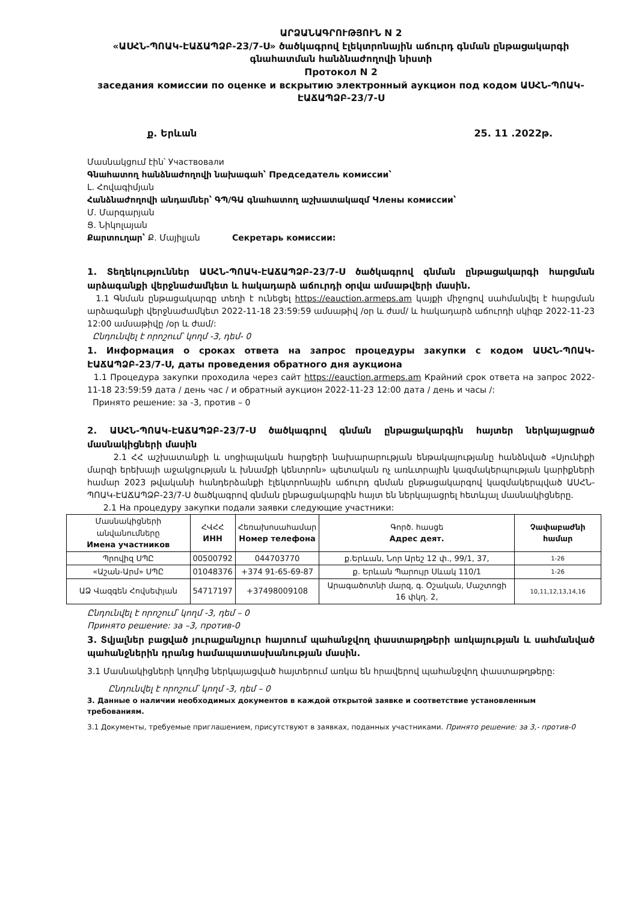ԱՐՁԱՆԱԳՐՈՒԹՅՈՒՆ N 2
«ԱՍՀՆ-ՊՈԱԿ-ԷԱՃԱՊՁԲ-23/7-Ս» ծածկագրով էլեկտրոնային աճուրդ գնման ընթացակարգի գնահատման հանձնաժողովի նիստի
Протокол N 2
заседания комиссии по оценке и вскрытию электронный аукцион под кодом ԱՍՀՆ-ՊՈԱԿ-ԷԱՃԱՊՁԲ-23/7-Ս
ք. Երևան 25. 11 .2022թ.
Մասնակցում էին՝ Участвовали
Գնահատող հանձնաժողովի նախագահ՝ Председатель комиссии՝
Լ. Հովագիմյան
Հանձնաժողովի անդամներ՝ ԳՊ/ԳԱ գնահատող աշխատակազմ Члены комиссии՝
Մ. Մարգարյան
Ց. Նիկոլայան
Քարտուղար՝ Ք. Մայիլյան Секретарь комиссии:
1. Տեղեկություններ ԱՍՀՆ-ՊՈԱԿ-ԷԱՃԱՊՁԲ-23/7-Ս ծածկագրով գնման ընթացակարգի հարցման արձագանքի վերջնաժամկետ և հակադարձ աճուրդի օրվա ամսաթվերի մասին.
1.1 Գնման ընթացակարգը տեղի է ունեցել https://eauction.armeps.am կայքի միջոցով սահմանվել է հարցման արձագանքի վերջնաժամկետ 2022-11-18 23:59:59 ամսաթիվ /օր և ժամ/ և հակադարձ աճուրդի սկիզբ 2022-11-23 12:00 ամսաթիվը /օր և ժամ/:
Ընդունվել է որոշում՝ կողմ -3, դեմ- 0
1. Информация о сроках ответа на запрос процедуры закупки с кодом ԱՍՀՆ-ՊՈԱԿ-ԷԱՃԱՊՁԲ-23/7-Ս, даты проведения обратного дня аукциона
1.1 Процедура закупки проходила через сайт https://eauction.armeps.am Крайний срок ответа на запрос 2022-11-18 23:59:59 дата / день час / и обратный аукцион 2022-11-23 12:00 дата / день и часы /:
Принято решение: за -3, против – 0
2. ԱՍՀՆ-ՊՈԱԿ-ԷԱՃԱՊՁԲ-23/7-Ս ծածկագրով գնման ընթացակարգին հայտեր ներկայացրած մասնակիցների մասին
2.1 ՀՀ աշխատանքի և սոցիալական հարցերի նախարարության ենթակայությանը հանձնված «Սյունիքի մարզի երեխայի աջակցության և խնամքի կենտրոն» պետական ոչ առևտրային կազմակերպության կարիքների համար 2023 թվականի հանդերձանքի էլեկտրոնային աճուրդ գնման ընթացակարգով կազմակերպված ԱՍՀՆ-ՊՈԱԿ-ԷԱՃԱՊՁԲ-23/7-Ս ծածկագրով գնման ընթացակարգին հայտ են ներկայացրել հետևյալ մասնակիցները.
2.1 На процедуру закупки подали заявки следующие участники:
| Մասնակիցների անվանումները Имена участников | ՀՎՀՀ ИНН | Հեռախոսահամար Номер телефона | Գործ. հասցե Адрес деят. | Չափաբաժնի համար |
| --- | --- | --- | --- | --- |
| Պրովիզ ՍՊԸ | 00500792 | 044703770 | ք.Երևան, Նոր Արեշ 12 փ., 99/1, 37, | 1-26 |
| «Աշան-Արմ» ՍՊԸ | 01048376 | +374 91-65-69-87 | ք. Երևան Պարույր Սևակ 110/1 | 1-26 |
| ԱՁ Վազգեն Հովսեփյան | 54717197 | +37498009108 | Արագածոտնի մարզ, գ. Օշական, Մաշտոցի 16 փկղ. 2, | 10,11,12,13,14,16 |
Ընդունվել է որոշում՝ կողմ -3, դեմ – 0
Принято решение: за –3, против-0
3. Տվյալներ բացված յուրաքանչյուր հայտում պահանջվող փաստաթղթերի առկայության և սահմանված պահանջներին դրանց համապատասխանության մասին.
3.1 Մասնակիցների կողմից ներկայացված հայտերում առկա են հրավերով պահանջվող փաստաթղթերը:
Ընդունվել է որոշում՝ կողմ -3, դեմ – 0
3. Данные о наличии необходимых документов в каждой открытой заявке и соответствие установленным требованиям.
3.1 Документы, требуемые приглашением, присутствуют в заявках, поданных участниками. Принято решение: за 3,- против-0